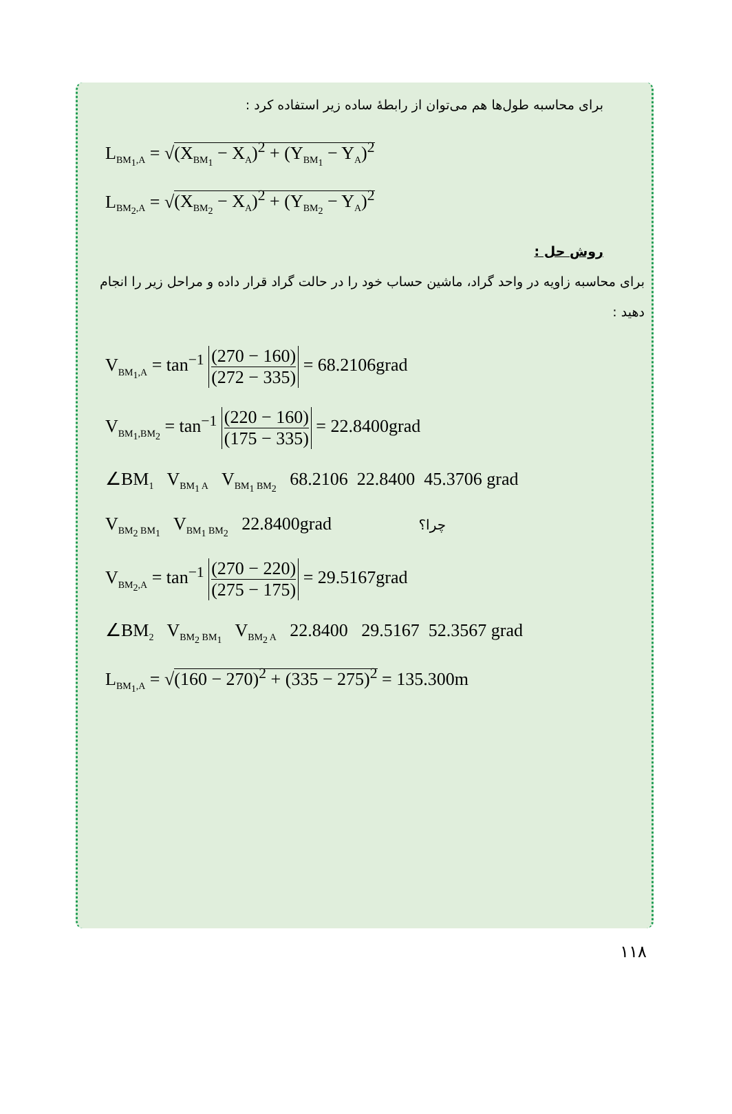برای محاسبه طول‌ها هم می‌توان از رابطهٔ ساده زیر استفاده کرد :
L<sub>BM<sub>1</sub>,A</sub> = √(X<sub>BM<sub>1</sub></sub> − X<sub>A</sub>)<sup>2</sup> + (Y<sub>BM<sub>1</sub></sub> − Y<sub>A</sub>)<sup>2</sup>
L<sub>BM<sub>2</sub>,A</sub> = √(X<sub>BM<sub>2</sub></sub> − X<sub>A</sub>)<sup>2</sup> + (Y<sub>BM<sub>2</sub></sub> − Y<sub>A</sub>)<sup>2</sup>
روش حل :
برای محاسبه زاویه در واحد گراد، ماشین حساب خود را در حالت گراد قرار داده و مراحل زیر را انجام دهید :
V<sub>BM<sub>1</sub>,A</sub> = tan<sup>−1</sup> (270 − 160) (272 − 335) = 68.2106grad
V<sub>BM<sub>1</sub>,BM<sub>2</sub></sub> = tan<sup>−1</sup> (220 − 160) (175 − 335) = 22.8400grad
∠BM<sub>1</sub> V<sub>BM<sub>1</sub> A</sub> V<sub>BM<sub>1</sub> BM<sub>2</sub></sub> 68.2106 22.8400 45.3706 grad
V<sub>BM<sub>2</sub> BM<sub>1</sub></sub> V<sub>BM<sub>1</sub> BM<sub>2</sub></sub> 22.8400grad چرا؟
V<sub>BM<sub>2</sub>,A</sub> = tan<sup>−1</sup> (270 − 220) (275 − 175) = 29.5167grad
∠BM<sub>2</sub> V<sub>BM<sub>2</sub> BM<sub>1</sub></sub> V<sub>BM<sub>2</sub> A</sub> 22.8400 29.5167 52.3567 grad
L<sub>BM<sub>1</sub>,A</sub> = √(160 − 270)<sup>2</sup> + (335 − 275)<sup>2</sup> = 135.300m
۱۱۸